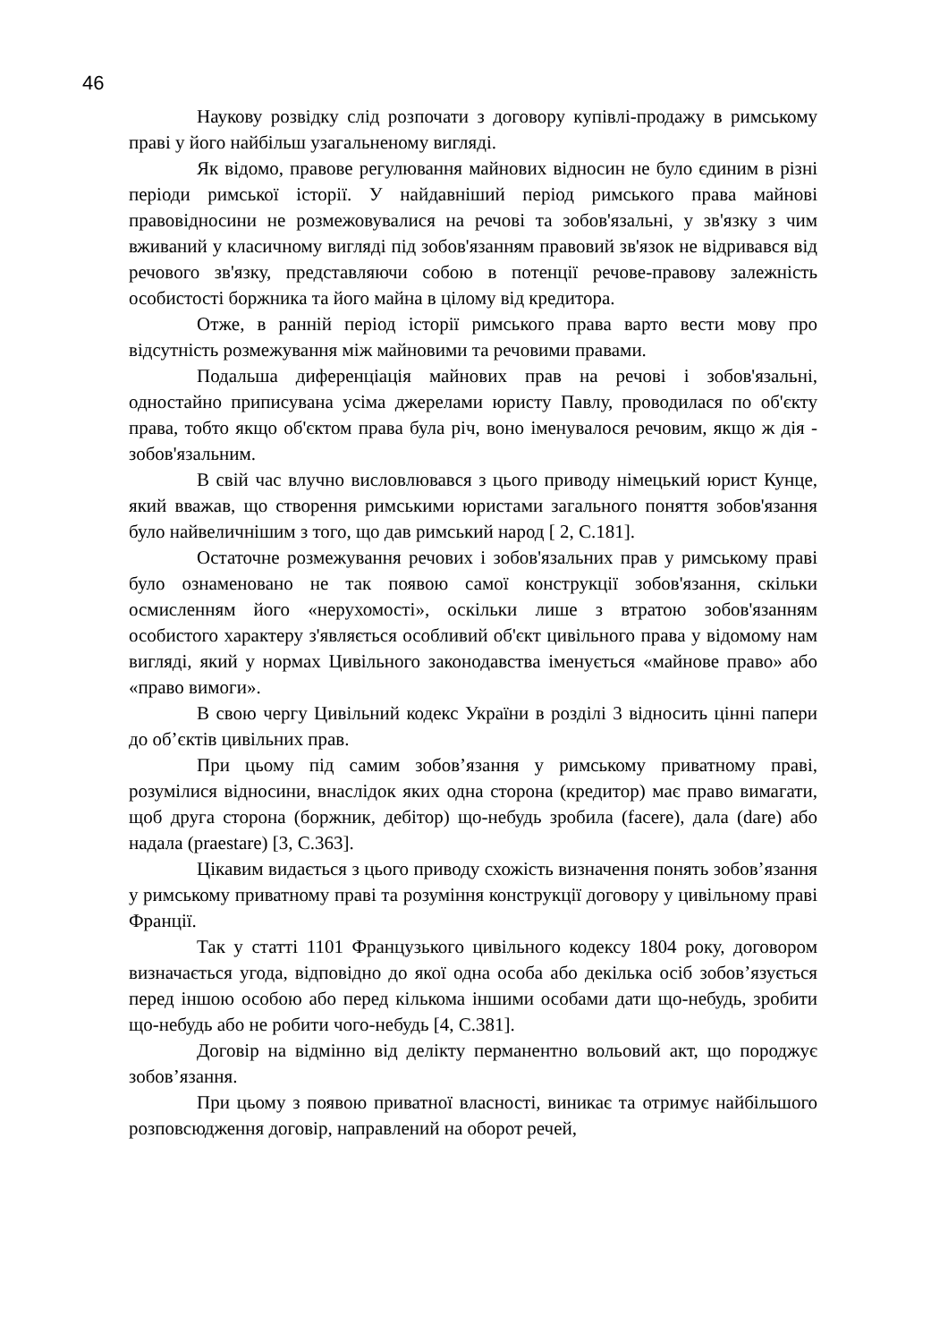46
Наукову розвідку слід розпочати з договору купівлі-продажу в римському праві у його найбільш узагальненому вигляді.
Як відомо, правове регулювання майнових відносин не було єдиним в різні періоди римської історії. У найдавніший період римського права майнові правовідносини не розмежовувалися на речові та зобов'язальні, у зв'язку з чим вживаний у класичному вигляді під зобов'язанням правовий зв'язок не відривався від речового зв'язку, представляючи собою в потенції речове-правову залежність особистості боржника та його майна в цілому від кредитора.
Отже, в ранній період історії римського права варто вести мову про відсутність розмежування між майновими та речовими правами.
Подальша диференціація майнових прав на речові і зобов'язальні, одностайно приписувана усіма джерелами юристу Павлу, проводилася по об'єкту права, тобто якщо об'єктом права була річ, воно іменувалося речовим, якщо ж дія - зобов'язальним.
В свій час влучно висловлювався з цього приводу німецький юрист Кунце, який вважав, що створення римськими юристами загального поняття зобов'язання було найвеличнішим з того, що дав римський народ [ 2, С.181].
Остаточне розмежування речових і зобов'язальних прав у римському праві було ознаменовано не так появою самої конструкції зобов'язання, скільки осмисленням його «нерухомості», оскільки лише з втратою зобов'язанням особистого характеру з'являється особливий об'єкт цивільного права у відомому нам вигляді, який у нормах Цивільного законодавства іменується «майнове право» або «право вимоги».
В свою чергу Цивільний кодекс України в розділі 3 відносить цінні папери до об’єктів цивільних прав.
При цьому під самим зобов’язання у римському приватному праві, розумілися відносини, внаслідок яких одна сторона (кредитор) має право вимагати, щоб друга сторона (боржник, дебітор) що-небудь зробила (facere), дала (dare) або надала (praestare) [3, С.363].
Цікавим видається з цього приводу схожість визначення понять зобов’язання у римському приватному праві та розуміння конструкції договору у цивільному праві Франції.
Так у статті 1101 Французького цивільного кодексу 1804 року, договором визначається угода, відповідно до якої одна особа або декілька осіб зобов’язується перед іншою особою або перед кількома іншими особами дати що-небудь, зробити що-небудь або не робити чого-небудь [4, С.381].
Договір на відмінно від делікту перманентно вольовий акт, що породжує зобов’язання.
При цьому з появою приватної власності, виникає та отримує найбільшого розповсюдження договір, направлений на оборот речей,